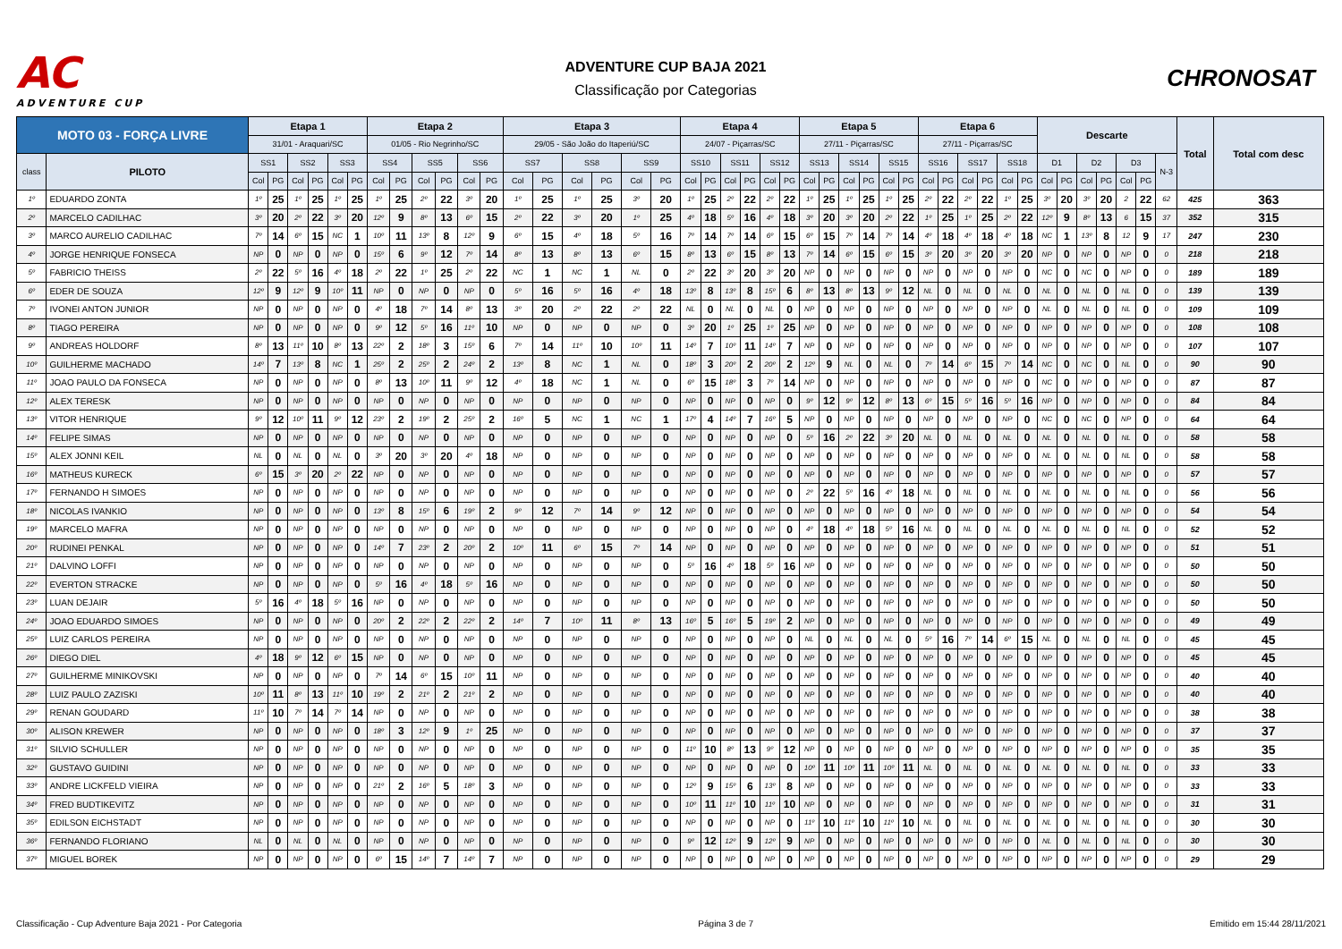AC
ADVENTURE CUP
ADVENTURE CUP BAJA 2021
Classificação por Categorias
CHRONOSAT
| MOTO 03 - FORÇA LIVRE | | Etapa 1 | | | | | | Etapa 2 | | | | | | Etapa 3 | | | | | | Etapa 4 | | | | | | Etapa 5 | | | | | | Etapa 6 | | | | | | Descarte | | | | | | | Total | Total com desc |
| --- | --- | --- | --- | --- | --- | --- | --- | --- | --- | --- | --- | --- | --- | --- | --- | --- | --- | --- | --- | --- | --- | --- | --- | --- | --- | --- | --- | --- | --- | --- | --- | --- | --- | --- | --- | --- | --- | --- | --- | --- | --- | --- | --- | --- | --- | --- |
| | | 31/01 - Araquari/SC | | | | | | 01/05 - Rio Negrinho/SC | | | | | | 29/05 - São João do Itaperiú/SC | | | | | | 24/07 - Piçarras/SC | | | | | | 27/11 - Piçarras/SC | | | | | | 27/11 - Piçarras/SC | | | | | | | | | | | | | | |
| class | PILOTO | SS1 | | SS2 | | SS3 | | SS4 | | SS5 | | SS6 | | SS7 | | SS8 | | SS9 | | SS10 | | SS11 | | SS12 | | SS13 | | SS14 | | SS15 | | SS16 | | SS17 | | SS18 | | D1 | | D2 | | D3 | | N-3 | | |
| | | Col | PG | Col | PG | Col | PG | Col | PG | Col | PG | Col | PG | Col | PG | Col | PG | Col | PG | Col | PG | Col | PG | Col | PG | Col | PG | Col | PG | Col | PG | Col | PG | Col | PG | Col | PG | Col | PG | Col | PG | Col | PG | | | |
| 1º | EDUARDO ZONTA | 1º | 25 | 1º | 25 | 1º | 25 | 1º | 25 | 2º | 22 | 3º | 20 | 1º | 25 | 1º | 25 | 3º | 20 | 1º | 25 | 2º | 22 | 2º | 22 | 1º | 25 | 1º | 25 | 1º | 25 | 2º | 22 | 2º | 22 | 1º | 25 | 3º | 20 | 3º | 20 | 2 | 22 | 62 | 425 | 363 |
| 2º | MARCELO CADILHAC | 3º | 20 | 2º | 22 | 3º | 20 | 12º | 9 | 8º | 13 | 6º | 15 | 2º | 22 | 3º | 20 | 1º | 25 | 4º | 18 | 5º | 16 | 4º | 18 | 3º | 20 | 3º | 20 | 2º | 22 | 1º | 25 | 1º | 25 | 2º | 22 | 12º | 9 | 8º | 13 | 6 | 15 | 37 | 352 | 315 |
| 3º | MARCO AURELIO CADILHAC | 7º | 14 | 6º | 15 | NC | 1 | 10º | 11 | 13º | 8 | 12º | 9 | 6º | 15 | 4º | 18 | 5º | 16 | 7º | 14 | 7º | 14 | 6º | 15 | 6º | 15 | 7º | 14 | 7º | 14 | 4º | 18 | 4º | 18 | 4º | 18 | NC | 1 | 13º | 8 | 12 | 9 | 17 | 247 | 230 |
| 4º | JORGE HENRIQUE FONSECA | NP | 0 | NP | 0 | NP | 0 | 15º | 6 | 9º | 12 | 7º | 14 | 8º | 13 | 8º | 13 | 6º | 15 | 8º | 13 | 6º | 15 | 8º | 13 | 7º | 14 | 6º | 15 | 6º | 15 | 3º | 20 | 3º | 20 | 3º | 20 | NP | 0 | NP | 0 | NP | 0 | 0 | 218 | 218 |
| 5º | FABRICIO THEISS | 2º | 22 | 5º | 16 | 4º | 18 | 2º | 22 | 1º | 25 | 2º | 22 | NC | 1 | NC | 1 | NL | 0 | 2º | 22 | 3º | 20 | 3º | 20 | NP | 0 | NP | 0 | NP | 0 | NP | 0 | NP | 0 | NP | 0 | NC | 0 | NC | 0 | NP | 0 | 0 | 189 | 189 |
| 6º | EDER DE SOUZA | 12º | 9 | 12º | 9 | 10º | 11 | NP | 0 | NP | 0 | NP | 0 | 5º | 16 | 5º | 16 | 4º | 18 | 13º | 8 | 13º | 8 | 15º | 6 | 8º | 13 | 8º | 13 | 9º | 12 | NL | 0 | NL | 0 | NL | 0 | NL | 0 | NL | 0 | NL | 0 | 0 | 139 | 139 |
| 7º | IVONEI ANTON JUNIOR | NP | 0 | NP | 0 | NP | 0 | 4º | 18 | 7º | 14 | 8º | 13 | 3º | 20 | 2º | 22 | 2º | 22 | NL | 0 | NL | 0 | NL | 0 | NP | 0 | NP | 0 | NP | 0 | NP | 0 | NP | 0 | NP | 0 | NL | 0 | NL | 0 | NL | 0 | 0 | 109 | 109 |
| 8º | TIAGO PEREIRA | NP | 0 | NP | 0 | NP | 0 | 9º | 12 | 5º | 16 | 11º | 10 | NP | 0 | NP | 0 | NP | 0 | 3º | 20 | 1º | 25 | 1º | 25 | NP | 0 | NP | 0 | NP | 0 | NP | 0 | NP | 0 | NP | 0 | NP | 0 | NP | 0 | NP | 0 | 0 | 108 | 108 |
| 9º | ANDREAS HOLDORF | 8º | 13 | 11º | 10 | 8º | 13 | 22º | 2 | 18º | 3 | 15º | 6 | 7º | 14 | 11º | 10 | 10º | 11 | 14º | 7 | 10º | 11 | 14º | 7 | NP | 0 | NP | 0 | NP | 0 | NP | 0 | NP | 0 | NP | 0 | NP | 0 | NP | 0 | NP | 0 | 0 | 107 | 107 |
| 10º | GUILHERME MACHADO | 14º | 7 | 13º | 8 | NC | 1 | 25º | 2 | 25º | 2 | 24º | 2 | 13º | 8 | NC | 1 | NL | 0 | 18º | 3 | 20º | 2 | 20º | 2 | 12º | 9 | NL | 0 | NL | 0 | 7º | 14 | 6º | 15 | 7º | 14 | NC | 0 | NC | 0 | NL | 0 | 0 | 90 | 90 |
| 11º | JOAO PAULO DA FONSECA | NP | 0 | NP | 0 | NP | 0 | 8º | 13 | 10º | 11 | 9º | 12 | 4º | 18 | NC | 1 | NL | 0 | 6º | 15 | 18º | 3 | 7º | 14 | NP | 0 | NP | 0 | NP | 0 | NP | 0 | NP | 0 | NP | 0 | NC | 0 | NP | 0 | NP | 0 | 0 | 87 | 87 |
| 12º | ALEX TERESK | NP | 0 | NP | 0 | NP | 0 | NP | 0 | NP | 0 | NP | 0 | NP | 0 | NP | 0 | NP | 0 | NP | 0 | NP | 0 | NP | 0 | 9º | 12 | 9º | 12 | 8º | 13 | 6º | 15 | 5º | 16 | 5º | 16 | NP | 0 | NP | 0 | NP | 0 | 0 | 84 | 84 |
| 13º | VITOR HENRIQUE | 9º | 12 | 10º | 11 | 9º | 12 | 23º | 2 | 19º | 2 | 25º | 2 | 16º | 5 | NC | 1 | NC | 1 | 17º | 4 | 14º | 7 | 16º | 5 | NP | 0 | NP | 0 | NP | 0 | NP | 0 | NP | 0 | NP | 0 | NC | 0 | NC | 0 | NP | 0 | 0 | 64 | 64 |
| 14º | FELIPE SIMAS | NP | 0 | NP | 0 | NP | 0 | NP | 0 | NP | 0 | NP | 0 | NP | 0 | NP | 0 | NP | 0 | NP | 0 | NP | 0 | NP | 0 | 5º | 16 | 2º | 22 | 3º | 20 | NL | 0 | NL | 0 | NL | 0 | NL | 0 | NL | 0 | NL | 0 | 0 | 58 | 58 |
| 15º | ALEX JONNI KEIL | NL | 0 | NL | 0 | NL | 0 | 3º | 20 | 3º | 20 | 4º | 18 | NP | 0 | NP | 0 | NP | 0 | NP | 0 | NP | 0 | NP | 0 | NP | 0 | NP | 0 | NP | 0 | NP | 0 | NP | 0 | NP | 0 | NL | 0 | NL | 0 | NL | 0 | 0 | 58 | 58 |
| 16º | MATHEUS KURECK | 6º | 15 | 3º | 20 | 2º | 22 | NP | 0 | NP | 0 | NP | 0 | NP | 0 | NP | 0 | NP | 0 | NP | 0 | NP | 0 | NP | 0 | NP | 0 | NP | 0 | NP | 0 | NP | 0 | NP | 0 | NP | 0 | NP | 0 | NP | 0 | NP | 0 | 0 | 57 | 57 |
| 17º | FERNANDO H SIMOES | NP | 0 | NP | 0 | NP | 0 | NP | 0 | NP | 0 | NP | 0 | NP | 0 | NP | 0 | NP | 0 | NP | 0 | NP | 0 | NP | 0 | 2º | 22 | 5º | 16 | 4º | 18 | NL | 0 | NL | 0 | NL | 0 | NL | 0 | NL | 0 | NL | 0 | 0 | 56 | 56 |
| 18º | NICOLAS IVANKIO | NP | 0 | NP | 0 | NP | 0 | 13º | 8 | 15º | 6 | 19º | 2 | 9º | 12 | 7º | 14 | 9º | 12 | NP | 0 | NP | 0 | NP | 0 | NP | 0 | NP | 0 | NP | 0 | NP | 0 | NP | 0 | NP | 0 | NP | 0 | NP | 0 | NP | 0 | 0 | 54 | 54 |
| 19º | MARCELO MAFRA | NP | 0 | NP | 0 | NP | 0 | NP | 0 | NP | 0 | NP | 0 | NP | 0 | NP | 0 | NP | 0 | NP | 0 | NP | 0 | NP | 0 | 4º | 18 | 4º | 18 | 5º | 16 | NL | 0 | NL | 0 | NL | 0 | NL | 0 | NL | 0 | NL | 0 | 0 | 52 | 52 |
| 20º | RUDINEI PENKAL | NP | 0 | NP | 0 | NP | 0 | 14º | 7 | 23º | 2 | 20º | 2 | 10º | 11 | 6º | 15 | 7º | 14 | NP | 0 | NP | 0 | NP | 0 | NP | 0 | NP | 0 | NP | 0 | NP | 0 | NP | 0 | NP | 0 | NP | 0 | NP | 0 | NP | 0 | 0 | 51 | 51 |
| 21º | DALVINO LOFFI | NP | 0 | NP | 0 | NP | 0 | NP | 0 | NP | 0 | NP | 0 | NP | 0 | NP | 0 | NP | 0 | 5º | 16 | 4º | 18 | 5º | 16 | NP | 0 | NP | 0 | NP | 0 | NP | 0 | NP | 0 | NP | 0 | NP | 0 | NP | 0 | NP | 0 | 0 | 50 | 50 |
| 22º | EVERTON STRACKE | NP | 0 | NP | 0 | NP | 0 | 5º | 16 | 4º | 18 | 5º | 16 | NP | 0 | NP | 0 | NP | 0 | NP | 0 | NP | 0 | NP | 0 | NP | 0 | NP | 0 | NP | 0 | NP | 0 | NP | 0 | NP | 0 | NP | 0 | NP | 0 | NP | 0 | 0 | 50 | 50 |
| 23º | LUAN DEJAIR | 5º | 16 | 4º | 18 | 5º | 16 | NP | 0 | NP | 0 | NP | 0 | NP | 0 | NP | 0 | NP | 0 | NP | 0 | NP | 0 | NP | 0 | NP | 0 | NP | 0 | NP | 0 | NP | 0 | NP | 0 | NP | 0 | NP | 0 | NP | 0 | NP | 0 | 0 | 50 | 50 |
| 24º | JOAO EDUARDO SIMOES | NP | 0 | NP | 0 | NP | 0 | 20º | 2 | 22º | 2 | 22º | 2 | 14º | 7 | 10º | 11 | 8º | 13 | 16º | 5 | 16º | 5 | 19º | 2 | NP | 0 | NP | 0 | NP | 0 | NP | 0 | NP | 0 | NP | 0 | NP | 0 | NP | 0 | NP | 0 | 0 | 49 | 49 |
| 25º | LUIZ CARLOS PEREIRA | NP | 0 | NP | 0 | NP | 0 | NP | 0 | NP | 0 | NP | 0 | NP | 0 | NP | 0 | NP | 0 | NP | 0 | NP | 0 | NP | 0 | NL | 0 | NL | 0 | NL | 0 | 5º | 16 | 7º | 14 | 6º | 15 | NL | 0 | NL | 0 | NL | 0 | 0 | 45 | 45 |
| 26º | DIEGO DIEL | 4º | 18 | 9º | 12 | 6º | 15 | NP | 0 | NP | 0 | NP | 0 | NP | 0 | NP | 0 | NP | 0 | NP | 0 | NP | 0 | NP | 0 | NP | 0 | NP | 0 | NP | 0 | NP | 0 | NP | 0 | NP | 0 | NP | 0 | NP | 0 | NP | 0 | 0 | 45 | 45 |
| 27º | GUILHERME MINIKOVSKI | NP | 0 | NP | 0 | NP | 0 | 7º | 14 | 6º | 15 | 10º | 11 | NP | 0 | NP | 0 | NP | 0 | NP | 0 | NP | 0 | NP | 0 | NP | 0 | NP | 0 | NP | 0 | NP | 0 | NP | 0 | NP | 0 | NP | 0 | NP | 0 | NP | 0 | 0 | 40 | 40 |
| 28º | LUIZ PAULO ZAZISKI | 10º | 11 | 8º | 13 | 11º | 10 | 19º | 2 | 21º | 2 | 21º | 2 | NP | 0 | NP | 0 | NP | 0 | NP | 0 | NP | 0 | NP | 0 | NP | 0 | NP | 0 | NP | 0 | NP | 0 | NP | 0 | NP | 0 | NP | 0 | NP | 0 | NP | 0 | 0 | 40 | 40 |
| 29º | RENAN GOUDARD | 11º | 10 | 7º | 14 | 7º | 14 | NP | 0 | NP | 0 | NP | 0 | NP | 0 | NP | 0 | NP | 0 | NP | 0 | NP | 0 | NP | 0 | NP | 0 | NP | 0 | NP | 0 | NP | 0 | NP | 0 | NP | 0 | NP | 0 | NP | 0 | NP | 0 | 0 | 38 | 38 |
| 30º | ALISON KREWER | NP | 0 | NP | 0 | NP | 0 | 18º | 3 | 12º | 9 | 1º | 25 | NP | 0 | NP | 0 | NP | 0 | NP | 0 | NP | 0 | NP | 0 | NP | 0 | NP | 0 | NP | 0 | NP | 0 | NP | 0 | NP | 0 | NP | 0 | NP | 0 | NP | 0 | 0 | 37 | 37 |
| 31º | SILVIO SCHULLER | NP | 0 | NP | 0 | NP | 0 | NP | 0 | NP | 0 | NP | 0 | NP | 0 | NP | 0 | NP | 0 | 11º | 10 | 8º | 13 | 9º | 12 | NP | 0 | NP | 0 | NP | 0 | NP | 0 | NP | 0 | NP | 0 | NP | 0 | NP | 0 | NP | 0 | 0 | 35 | 35 |
| 32º | GUSTAVO GUIDINI | NP | 0 | NP | 0 | NP | 0 | NP | 0 | NP | 0 | NP | 0 | NP | 0 | NP | 0 | NP | 0 | NP | 0 | NP | 0 | NP | 0 | 10º | 11 | 10º | 11 | 10º | 11 | NL | 0 | NL | 0 | NL | 0 | NL | 0 | NL | 0 | NL | 0 | 0 | 33 | 33 |
| 33º | ANDRE LICKFELD VIEIRA | NP | 0 | NP | 0 | NP | 0 | 21º | 2 | 16º | 5 | 18º | 3 | NP | 0 | NP | 0 | NP | 0 | 12º | 9 | 15º | 6 | 13º | 8 | NP | 0 | NP | 0 | NP | 0 | NP | 0 | NP | 0 | NP | 0 | NP | 0 | NP | 0 | NP | 0 | 0 | 33 | 33 |
| 34º | FRED BUDTIKEVITZ | NP | 0 | NP | 0 | NP | 0 | NP | 0 | NP | 0 | NP | 0 | NP | 0 | NP | 0 | NP | 0 | 10º | 11 | 11º | 10 | 11º | 10 | NP | 0 | NP | 0 | NP | 0 | NP | 0 | NP | 0 | NP | 0 | NP | 0 | NP | 0 | NP | 0 | 0 | 31 | 31 |
| 35º | EDILSON EICHSTADT | NP | 0 | NP | 0 | NP | 0 | NP | 0 | NP | 0 | NP | 0 | NP | 0 | NP | 0 | NP | 0 | NP | 0 | NP | 0 | NP | 0 | 11º | 10 | 11º | 10 | 11º | 10 | NL | 0 | NL | 0 | NL | 0 | NL | 0 | NL | 0 | NL | 0 | 0 | 30 | 30 |
| 36º | FERNANDO FLORIANO | NL | 0 | NL | 0 | NL | 0 | NP | 0 | NP | 0 | NP | 0 | NP | 0 | NP | 0 | NP | 0 | 9º | 12 | 12º | 9 | 12º | 9 | NP | 0 | NP | 0 | NP | 0 | NP | 0 | NP | 0 | NP | 0 | NL | 0 | NL | 0 | NL | 0 | 0 | 30 | 30 |
| 37º | MIGUEL BOREK | NP | 0 | NP | 0 | NP | 0 | 6º | 15 | 14º | 7 | 14º | 7 | NP | 0 | NP | 0 | NP | 0 | NP | 0 | NP | 0 | NP | 0 | NP | 0 | NP | 0 | NP | 0 | NP | 0 | NP | 0 | NP | 0 | NP | 0 | NP | 0 | NP | 0 | 0 | 29 | 29 |
Classificação - Cup Adventure Baja 2021 - Por Categoria Página 3 de 7 Emitido em 15:44 28/11/2021